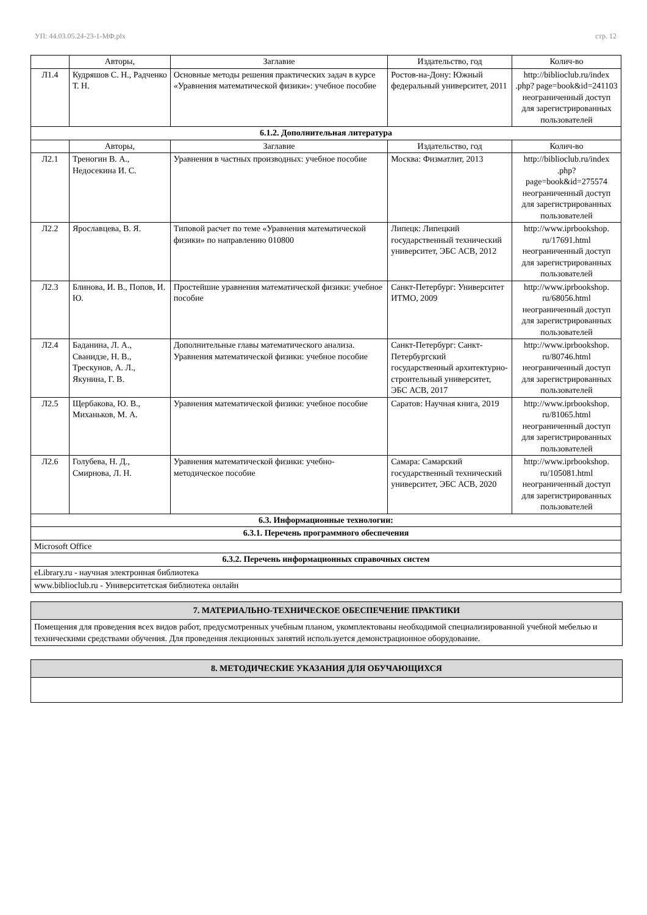УП: 44.03.05.24-23-1-МФ.plx стр. 12
| | Авторы, | Заглавие | Издательство, год | Колич-во |
| --- | --- | --- | --- | --- |
| Л1.4 | Кудряшов С. Н., Радченко Т. Н. | Основные методы решения практических задач в курсе «Уравнения математической физики»: учебное пособие | Ростов-на-Дону: Южный федеральный университет, 2011 | http://biblioclub.ru/index .php? page=book&id=241103 неограниченный доступ для зарегистрированных пользователей |
| 6.1.2. Дополнительная литература | | | | |
| | Авторы, | Заглавие | Издательство, год | Колич-во |
| Л2.1 | Треногин В. А., Недосекина И. С. | Уравнения в частных производных: учебное пособие | Москва: Физматлит, 2013 | http://biblioclub.ru/index .php? page=book&id=275574 неограниченный доступ для зарегистрированных пользователей |
| Л2.2 | Ярославцева, В. Я. | Типовой расчет по теме «Уравнения математической физики» по направлению 010800 | Липецк: Липецкий государственный технический университет, ЭБС АСВ, 2012 | http://www.iprbookshop. ru/17691.html неограниченный доступ для зарегистрированных пользователей |
| Л2.3 | Блинова, И. В., Попов, И. Ю. | Простейшие уравнения математической физики: учебное пособие | Санкт-Петербург: Университет ИТМО, 2009 | http://www.iprbookshop. ru/68056.html неограниченный доступ для зарегистрированных пользователей |
| Л2.4 | Баданина, Л. А., Сванидзе, Н. В., Трескунов, А. Л., Якунина, Г. В. | Дополнительные главы математического анализа. Уравнения математической физики: учебное пособие | Санкт-Петербург: Санкт-Петербургский государственный архитектурно-строительный университет, ЭБС АСВ, 2017 | http://www.iprbookshop. ru/80746.html неограниченный доступ для зарегистрированных пользователей |
| Л2.5 | Щербакова, Ю. В., Миханьков, М. А. | Уравнения математической физики: учебное пособие | Саратов: Научная книга, 2019 | http://www.iprbookshop. ru/81065.html неограниченный доступ для зарегистрированных пользователей |
| Л2.6 | Голубева, Н. Д., Смирнова, Л. Н. | Уравнения математической физики: учебно-методическое пособие | Самара: Самарский государственный технический университет, ЭБС АСВ, 2020 | http://www.iprbookshop. ru/105081.html неограниченный доступ для зарегистрированных пользователей |
| 6.3. Информационные технологии: | | | | |
| 6.3.1. Перечень программного обеспечения | | | | |
| Microsoft Office | | | | |
| 6.3.2. Перечень информационных справочных систем | | | | |
| eLibrary.ru - научная электронная библиотека | | | | |
| www.biblioclub.ru - Университетская библиотека онлайн | | | | |
7. МАТЕРИАЛЬНО-ТЕХНИЧЕСКОЕ ОБЕСПЕЧЕНИЕ ПРАКТИКИ
Помещения для проведения всех видов работ, предусмотренных учебным планом, укомплектованы необходимой специализированной учебной мебелью и техническими средствами обучения. Для проведения лекционных занятий используется демонстрационное оборудование.
8. МЕТОДИЧЕСКИЕ УКАЗАНИЯ ДЛЯ ОБУЧАЮЩИХСЯ